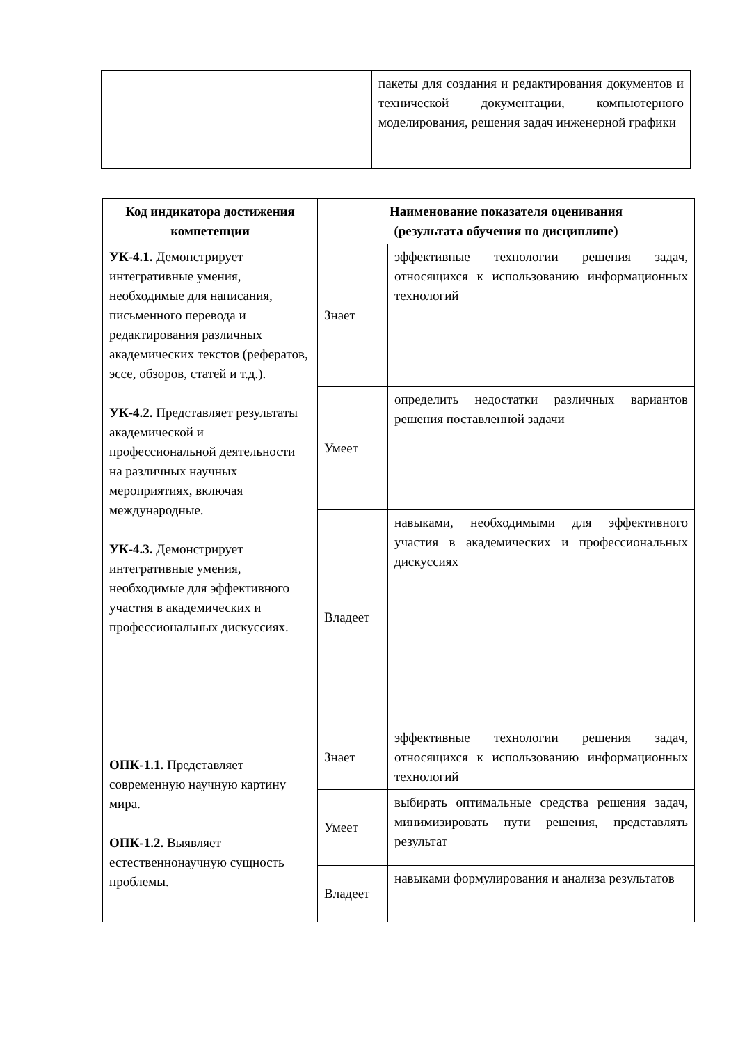| | пакеты для создания и редактирования документов и технической документации, компьютерного моделирования, решения задач инженерной графики |
| Код индикатора достижения компетенции | Наименование показателя оценивания (результата обучения по дисциплине) | |
| --- | --- | --- |
| УК-4.1. Демонстрирует интегративные умения, необходимые для написания, письменного перевода и редактирования различных академических текстов (рефератов, эссе, обзоров, статей и т.д.). УК-4.2. Представляет результаты академической и профессиональной деятельности на различных научных мероприятиях, включая международные. УК-4.3. Демонстрирует интегративные умения, необходимые для эффективного участия в академических и профессиональных дискуссиях. | Знает | эффективные технологии решения задач, относящихся к использованию информационных технологий |
| | Умеет | определить недостатки различных вариантов решения поставленной задачи |
| | Владеет | навыками, необходимыми для эффективного участия в академических и профессиональных дискуссиях |
| ОПК-1.1. Представляет современную научную картину мира. ОПК-1.2. Выявляет естественнонаучную сущность проблемы. | Знает | эффективные технологии решения задач, относящихся к использованию информационных технологий |
| | Умеет | выбирать оптимальные средства решения задач, минимизировать пути решения, представлять результат |
| | Владеет | навыками формулирования и анализа результатов |